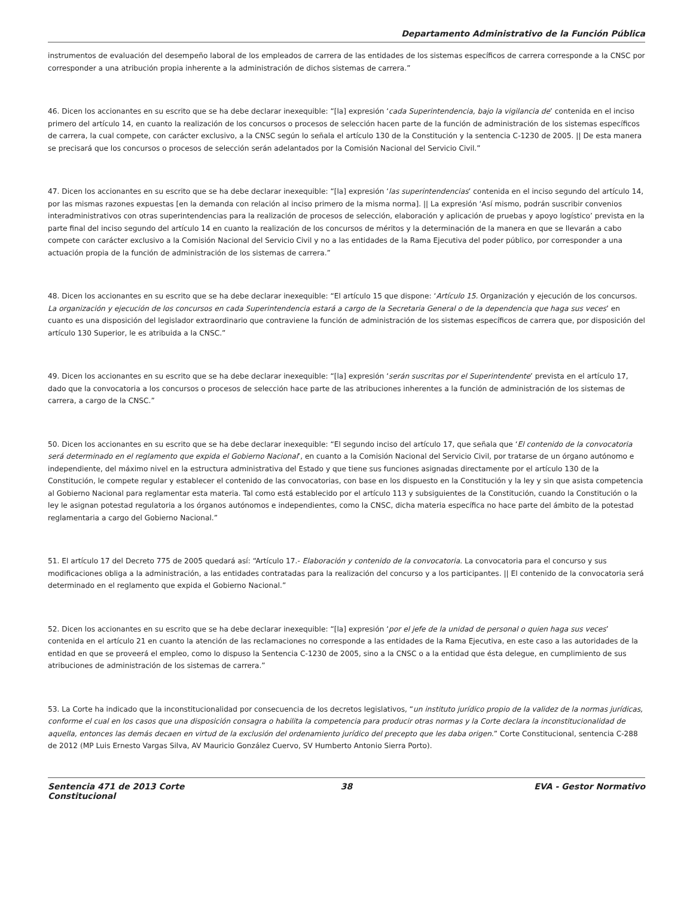Departamento Administrativo de la Función Pública
instrumentos de evaluación del desempeño laboral de los empleados de carrera de las entidades de los sistemas específicos de carrera corresponde a la CNSC por corresponder a una atribución propia inherente a la administración de dichos sistemas de carrera.”
46. Dicen los accionantes en su escrito que se ha debe declarar inexequible: “[la] expresión ‘cada Superintendencia, bajo la vigilancia de’ contenida en el inciso primero del artículo 14, en cuanto la realización de los concursos o procesos de selección hacen parte de la función de administración de los sistemas específicos de carrera, la cual compete, con carácter exclusivo, a la CNSC según lo señala el artículo 130 de la Constitución y la sentencia C-1230 de 2005. || De esta manera se precisará que los concursos o procesos de selección serán adelantados por la Comisión Nacional del Servicio Civil.”
47. Dicen los accionantes en su escrito que se ha debe declarar inexequible: “[la] expresión ‘las superintendencias’ contenida en el inciso segundo del artículo 14, por las mismas razones expuestas [en la demanda con relación al inciso primero de la misma norma]. || La expresión ‘Así mismo, podrán suscribir convenios interadministrativos con otras superintendencias para la realización de procesos de selección, elaboración y aplicación de pruebas y apoyo logístico’ prevista en la parte final del inciso segundo del artículo 14 en cuanto la realización de los concursos de méritos y la determinación de la manera en que se llevarán a cabo compete con carácter exclusivo a la Comisión Nacional del Servicio Civil y no a las entidades de la Rama Ejecutiva del poder público, por corresponder a una actuación propia de la función de administración de los sistemas de carrera.”
48. Dicen los accionantes en su escrito que se ha debe declarar inexequible: “El artículo 15 que dispone: ‘Artículo 15. Organización y ejecución de los concursos. La organización y ejecución de los concursos en cada Superintendencia estará a cargo de la Secretaria General o de la dependencia que haga sus veces’ en cuanto es una disposición del legislador extraordinario que contraviene la función de administración de los sistemas específicos de carrera que, por disposición del artículo 130 Superior, le es atribuida a la CNSC.”
49. Dicen los accionantes en su escrito que se ha debe declarar inexequible: “[la] expresión ‘serán suscritas por el Superintendente’ prevista en el artículo 17, dado que la convocatoria a los concursos o procesos de selección hace parte de las atribuciones inherentes a la función de administración de los sistemas de carrera, a cargo de la CNSC.”
50. Dicen los accionantes en su escrito que se ha debe declarar inexequible: “El segundo inciso del artículo 17, que señala que ‘El contenido de la convocatoria será determinado en el reglamento que expida el Gobierno Nacional’, en cuanto a la Comisión Nacional del Servicio Civil, por tratarse de un órgano autónomo e independiente, del máximo nivel en la estructura administrativa del Estado y que tiene sus funciones asignadas directamente por el artículo 130 de la Constitución, le compete regular y establecer el contenido de las convocatorias, con base en los dispuesto en la Constitución y la ley y sin que asista competencia al Gobierno Nacional para reglamentar esta materia. Tal como está establecido por el artículo 113 y subsiguientes de la Constitución, cuando la Constitución o la ley le asignan potestad regulatoria a los órganos autónomos e independientes, como la CNSC, dicha materia específica no hace parte del ámbito de la potestad reglamentaria a cargo del Gobierno Nacional.”
51. El artículo 17 del Decreto 775 de 2005 quedará así: “Artículo 17.- Elaboración y contenido de la convocatoria. La convocatoria para el concurso y sus modificaciones obliga a la administración, a las entidades contratadas para la realización del concurso y a los participantes. || El contenido de la convocatoria será determinado en el reglamento que expida el Gobierno Nacional.”
52. Dicen los accionantes en su escrito que se ha debe declarar inexequible: “[la] expresión ‘por el jefe de la unidad de personal o quien haga sus veces’ contenida en el artículo 21 en cuanto la atención de las reclamaciones no corresponde a las entidades de la Rama Ejecutiva, en este caso a las autoridades de la entidad en que se proveerá el empleo, como lo dispuso la Sentencia C-1230 de 2005, sino a la CNSC o a la entidad que ésta delegue, en cumplimiento de sus atribuciones de administración de los sistemas de carrera.”
53. La Corte ha indicado que la inconstitucionalidad por consecuencia de los decretos legislativos, “un instituto jurídico propio de la validez de la normas jurídicas, conforme el cual en los casos que una disposición consagra o habilita la competencia para producir otras normas y la Corte declara la inconstitucionalidad de aquella, entonces las demás decaen en virtud de la exclusión del ordenamiento jurídico del precepto que les daba origen.” Corte Constitucional, sentencia C-288 de 2012 (MP Luis Ernesto Vargas Silva, AV Mauricio González Cuervo, SV Humberto Antonio Sierra Porto).
Sentencia 471 de 2013 Corte Constitucional
38 EVA - Gestor Normativo